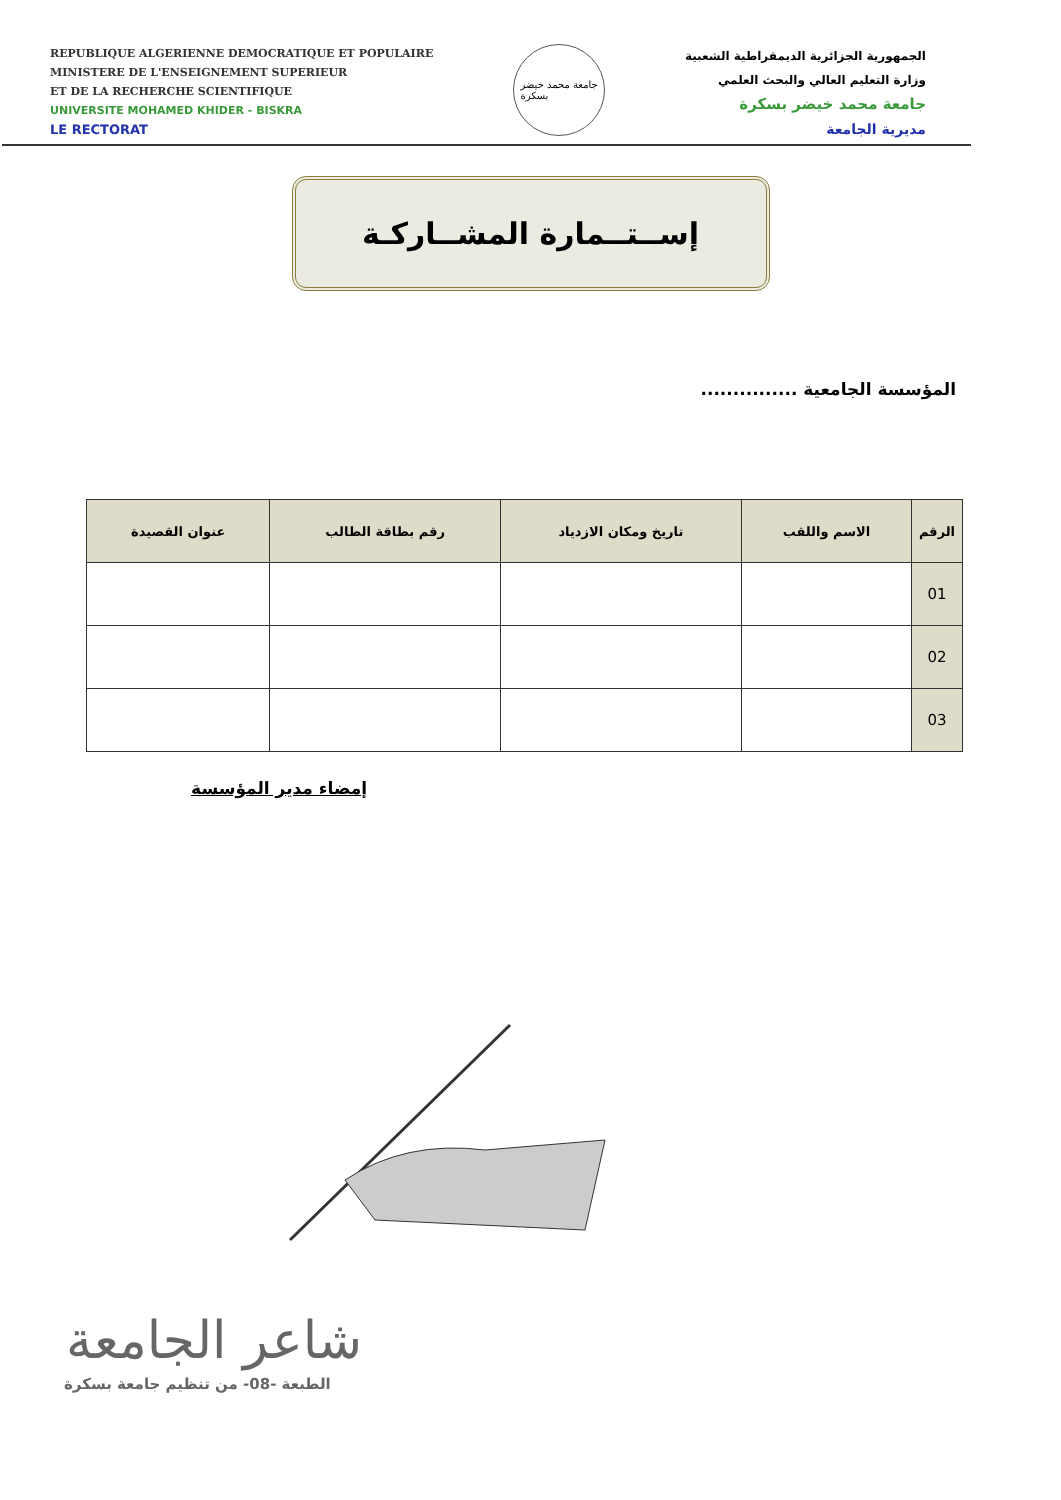REPUBLIQUE ALGERIENNE DEMOCRATIQUE ET POPULAIRE
MINISTERE DE L'ENSEIGNEMENT SUPERIEUR
ET DE LA RECHERCHE SCIENTIFIQUE
UNIVERSITE MOHAMED KHIDER - BISKRA
LE RECTORAT
جامعة محمد خيضر
بسكرة
الجمهورية الجزائرية الديمقراطية الشعبية
وزارة التعليم العالي والبحث العلمي
جامعة محمد خيضر بسكرة
مديرية الجامعة
إســتــمارة المشــاركـة
المؤسسة الجامعية ...............
| الرقم | الاسم واللقب | تاريخ ومكان الازدياد | رقم بطاقة الطالب | عنوان القصيدة |
| --- | --- | --- | --- | --- |
| 01 | | | | |
| 02 | | | | |
| 03 | | | | |
إمضاء مدير المؤسسة
شاعر الجامعة
الطبعة -08- من تنظيم جامعة بسكرة